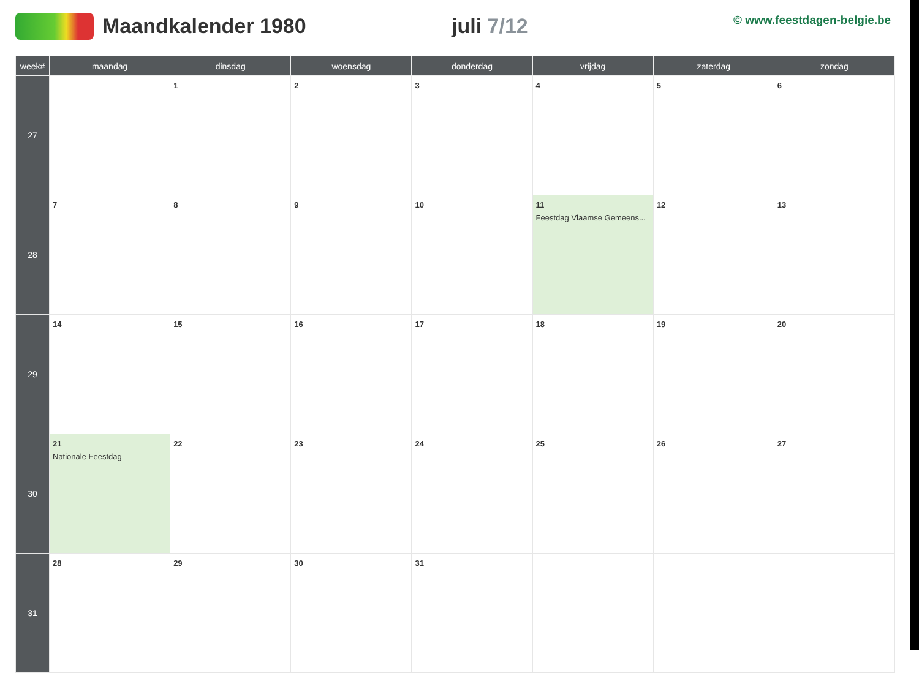Maandkalender 1980 juli 7/12
© www.feestdagen-belgie.be
| week# | maandag | dinsdag | woensdag | donderdag | vrijdag | zaterdag | zondag |
| --- | --- | --- | --- | --- | --- | --- | --- |
| 27 | | 1 | 2 | 3 | 4 | 5 | 6 |
| 28 | 7 | 8 | 9 | 10 | 11 Feestdag Vlaamse Gemeens... | 12 | 13 |
| 29 | 14 | 15 | 16 | 17 | 18 | 19 | 20 |
| 30 | 21 Nationale Feestdag | 22 | 23 | 24 | 25 | 26 | 27 |
| 31 | 28 | 29 | 30 | 31 | | | |